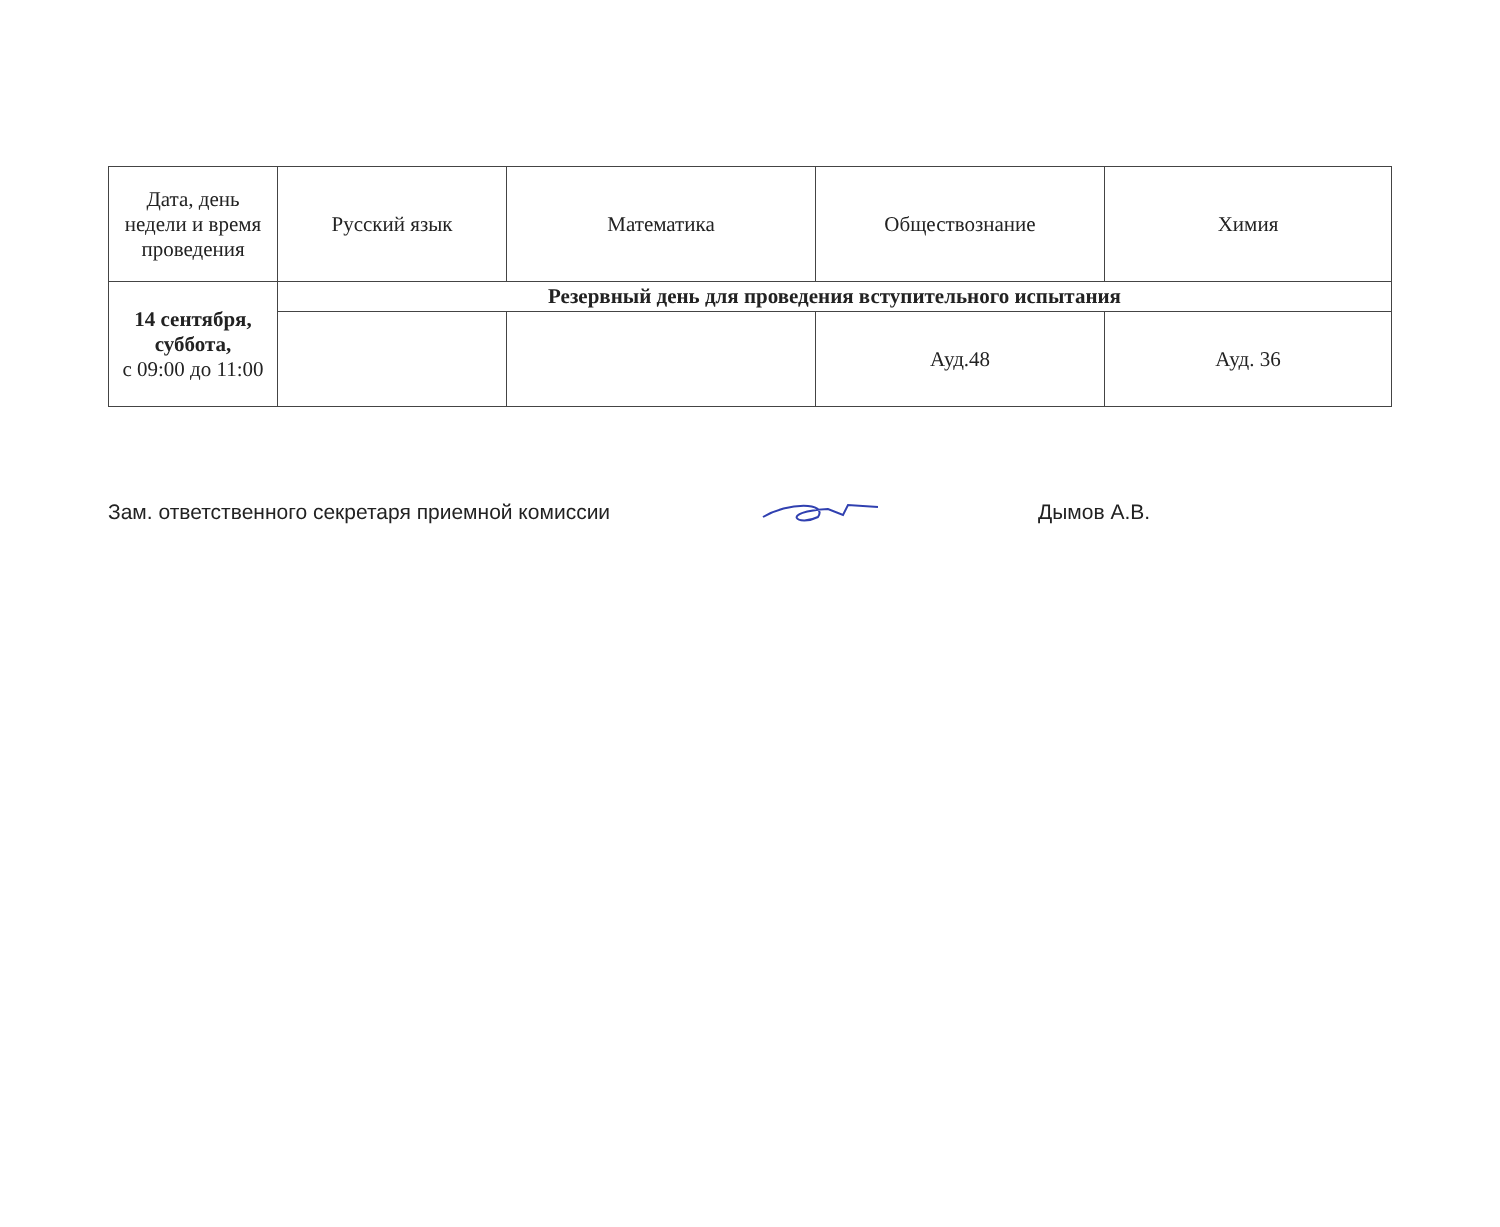| Дата, день недели и время проведения | Русский язык | Математика | Обществознание | Химия |
| --- | --- | --- | --- | --- |
| 14 сентября, суббота, с 09:00 до 11:00 | Резервный день для проведения вступительного испытания | | | |
| | | | Ауд.48 | Ауд. 36 |
Зам. ответственного секретаря приемной комиссии Дымов А.В.